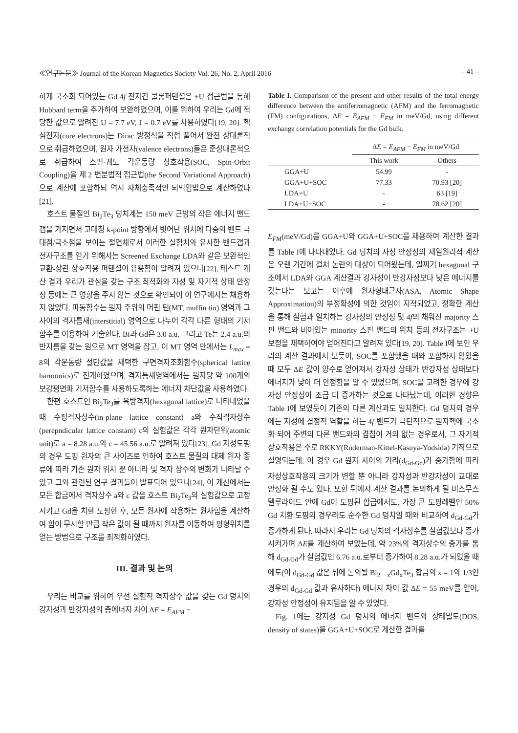≪연구논문≫ Journal of the Korean Magnetics Society Vol. 26, No. 2, April 2016 – 41 –
하게 국소화 되어있는 Gd 4f 전자간 쿨롱퍼텐셜은 +U 접근법을 통해 Hubbard term을 추가하여 보완하였으며, 이를 위하여 우리는 Gd에 적당한 값으로 알려진 U = 7.7 eV, J = 0.7 eV를 사용하였다[19, 20]. 핵심전자(core electrons)는 Dirac 방정식을 직접 풀어서 완전 상대론적으로 취급하였으며, 원자 가전자(valence electrons)들은 준상대론적으로 취급하여 스핀-궤도 각운동량 상호작용(SOC, Spin-Orbit Coupling)을 제 2 변분법적 접근법(the Second Variational Approach)으로 계산에 포함하되 역시 자체충족적인 되먹임법으로 계산하였다[21].
호스트 물질인 Bi<sub>2</sub>Te<sub>3</sub> 덩치계는 150 meV 근방의 작은 에너지 밴드갭을 가지면서 고대칭 k-point 방향에서 벗어난 위치에 다중의 밴드 극대점/극소점을 보이는 절연체로서 이러한 실험치와 유사한 밴드갭과 전자구조를 얻기 위해서는 Screened Exchange LDA와 같은 보완적인 교환-상관 상호작용 퍼텐셜이 유용함이 알려져 있으나[22], 테스트 계산 결과 우리가 관심을 갖는 구조 최적화와 자성 및 자기적 상태 안정성 등에는 큰 영향을 주지 않는 것으로 확인되어 이 연구에서는 채용하지 않았다. 파동함수는 원자 주위의 머핀 틴(MT, muffin tin) 영역과 그 사이의 격자틈새(interstitial) 영역으로 나누어 각각 다른 형태의 기저함수를 이용하여 기술한다. Bi과 Gd은 3.0 a.u. 그리고 Te는 2.4 a.u.의 반지름을 갖는 원으로 MT 영역을 잡고, 이 MT 영역 안에서는 L<sub>max</sub> = 8의 각운동량 절단값을 채택한 구면격자조화함수(spherical lattice harmonics)로 전개하였으며, 격자틈새영역에서는 원자당 약 100개의 보강평면파 기저함수를 사용하도록하는 에너지 차단값을 사용하였다.
한편 호스트인 Bi<sub>2</sub>Te<sub>3</sub>를 육방격자(hexagonal lattice)로 나타내었을 때 수평격자상수(in-plane lattice constant) a와 수직격자상수(perepndicular lattice constant) c의 실험값은 각각 원자단위(atomic unit)로 a = 8.28 a.u.와 c = 45.56 a.u.로 알려져 있다[23]. Gd 자성도핑의 경우 도핑 원자의 큰 사이즈로 인하여 호스트 물질의 대체 원자 종류에 따라 기존 원자 위치 뿐 아니라 및 격자 상수의 변화가 나타날 수 있고 그와 관련된 연구 결과들이 발표되어 있으나[24], 이 계산에서는 모든 합금에서 격자상수 a와 c 값을 호스트 Bi<sub>2</sub>Te<sub>3</sub>의 실험값으로 고정시키고 Gd을 치환 도핑한 후, 모든 원자에 작용하는 원자힘을 계산하여 힘이 무시할 만큼 작은 값이 될 때까지 원자를 이동하여 평형위치를 얻는 방법으로 구조를 최적화하였다.
III. 결과 및 논의
우리는 비교를 위하여 우선 실험적 격자상수 값을 갖는 Gd 덩치의 강자성과 반강자성의 총에너지 차이 ΔE = E<sub>AFM</sub> −
Table I. Comparison of the present and other results of the total energy difference between the antiferromagnetic (AFM) and the ferromagnetic (FM) configurations, ΔE = E<sub>AFM</sub> − E<sub>FM</sub> in meV/Gd, using different exchange correlation potentials for the Gd bulk.
| | Δ E = E<sub>AFM</sub> − E<sub>FM</sub> in meV/Gd | |
| --- | --- | --- |
| | This work | Others |
| GGA+U | 54.99 | - |
| GGA+U+SOC | 77.33 | 70.93 [20] |
| LDA+U | - | 63 [19] |
| LDA+U+SOC | - | 78.62 [20] |
E<sub>FM</sub>(meV/Gd)를 GGA+U와 GGA+U+SOC를 채용하여 계산한 결과를 Table I에 나타내었다. Gd 덩치의 자성 안정성의 제일원리적 계산은 오랜 기간에 걸쳐 논란의 대상이 되어왔는데, 일찌기 hexagonal 구조에서 LDA와 GGA 계산결과 강자성이 반강자성보다 낮은 에너지를 갖는다는 보고는 이후에 원자형태근사(ASA, Atomic Shape Approximation)의 부정확성에 의한 것임이 지적되었고, 정확한 계산을 통해 실험과 일치하는 강자성의 안정성 및 4f의 채워진 majority 스핀 밴드와 비어있는 minority 스핀 밴드의 위치 등의 전자구조는 +U 보정을 채택하여야 얻어진다고 알려져 있다[19, 20]. Table I에 보인 우리의 계산 결과에서 보듯이, SOC를 포함했을 때와 포함하지 않았을 때 모두 ΔE 값이 양수로 얻어져서 강자성 상태가 반강자성 상태보다 에너지가 낮아 더 안정함을 알 수 있었으며, SOC을 고려한 경우에 강자성 안정성이 조금 더 증가하는 것으로 나타났는데, 이러한 경향은 Table I에 보였듯이 기존의 다른 계산과도 일치한다. Gd 덩치의 경우에는 자성에 결정적 역할을 하는 4f 밴드가 극단적으로 원자핵에 국소화 되어 주변의 다른 밴드와의 겹침이 거의 없는 경우로서, 그 자기적 상호작용은 주로 RKKY(Ruderman-Kittel-Kasuya-Yodsida) 기작으로 설명되는데, 이 경우 Gd 원자 사이의 거리(d<sub>Gd-Gd</sub>)가 증가함에 따라 자성상호작용의 크기가 변할 뿐 아니라 강자성과 반강자성이 교대로 안정화 될 수도 있다. 또한 뒤에서 계산 결과를 논의하게 될 비스무스 텔루라이드 안에 Gd이 도핑된 합금에서도, 가장 큰 도핑레벨인 50% Gd 치환 도핑의 경우라도 순수한 Gd 덩치일 때와 비교하여 d<sub>Gd-Gd</sub>가 증가하게 된다. 따라서 우리는 Gd 덩치의 격자상수를 실험값보다 증가시켜가며 ΔE를 계산하여 보았는데, 약 23%의 격자상수의 증가를 통해 d<sub>Gd-Gd</sub>가 실험값인 6.76 a.u.로부터 증가하여 8.28 a.u.가 되었을 때에도(이 d<sub>Gd-Gd</sub> 값은 뒤에 논의될 Bi<sub>2 − x</sub>Gd<sub>x</sub>Te<sub>3</sub> 합금의 x = 1와 1/3인 경우의 d<sub>Gd-Gd</sub> 값과 유사하다) 에너지 차이 값 ΔE = 55 meV를 얻어, 강자성 안정성이 유지됨을 알 수 있었다.
Fig. 1에는 강자성 Gd 덩치의 에너지 밴드와 상태밀도(DOS, density of states)를 GGA+U+SOC로 계산한 결과를